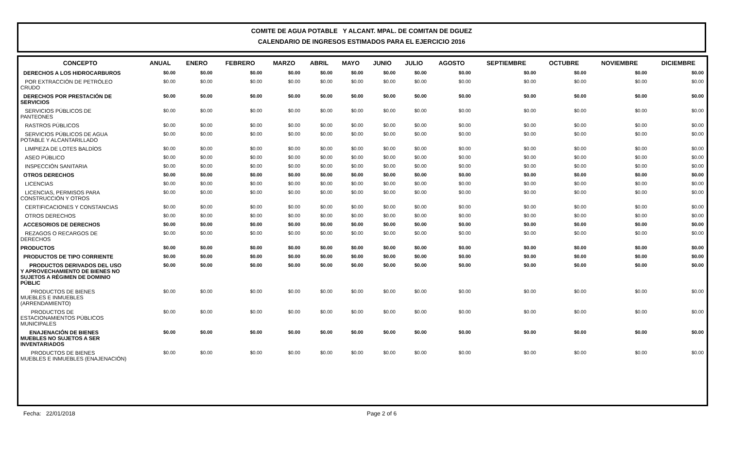COMITE DE AGUA POTABLE Y ALCANT. MPAL. DE COMITAN DE DGUEZ
CALENDARIO DE INGRESOS ESTIMADOS PARA EL EJERCICIO 2016
| CONCEPTO | ANUAL | ENERO | FEBRERO | MARZO | ABRIL | MAYO | JUNIO | JULIO | AGOSTO | SEPTIEMBRE | OCTUBRE | NOVIEMBRE | DICIEMBRE |
| --- | --- | --- | --- | --- | --- | --- | --- | --- | --- | --- | --- | --- | --- |
| DERECHOS A LOS HIDROCARBUROS | $0.00 | $0.00 | $0.00 | $0.00 | $0.00 | $0.00 | $0.00 | $0.00 | $0.00 | $0.00 | $0.00 | $0.00 | $0.00 |
| POR EXTRACCIÓN DE PETRÓLEO CRUDO | $0.00 | $0.00 | $0.00 | $0.00 | $0.00 | $0.00 | $0.00 | $0.00 | $0.00 | $0.00 | $0.00 | $0.00 | $0.00 |
| DERECHOS POR PRESTACIÓN DE SERVICIOS | $0.00 | $0.00 | $0.00 | $0.00 | $0.00 | $0.00 | $0.00 | $0.00 | $0.00 | $0.00 | $0.00 | $0.00 | $0.00 |
| SERVICIOS PÚBLICOS DE PANTEONES | $0.00 | $0.00 | $0.00 | $0.00 | $0.00 | $0.00 | $0.00 | $0.00 | $0.00 | $0.00 | $0.00 | $0.00 | $0.00 |
| RASTROS PÚBLICOS | $0.00 | $0.00 | $0.00 | $0.00 | $0.00 | $0.00 | $0.00 | $0.00 | $0.00 | $0.00 | $0.00 | $0.00 | $0.00 |
| SERVICIOS PÚBLICOS DE AGUA POTABLE Y ALCANTARILLADO | $0.00 | $0.00 | $0.00 | $0.00 | $0.00 | $0.00 | $0.00 | $0.00 | $0.00 | $0.00 | $0.00 | $0.00 | $0.00 |
| LIMPIEZA DE LOTES BALDÍOS | $0.00 | $0.00 | $0.00 | $0.00 | $0.00 | $0.00 | $0.00 | $0.00 | $0.00 | $0.00 | $0.00 | $0.00 | $0.00 |
| ASEO PÚBLICO | $0.00 | $0.00 | $0.00 | $0.00 | $0.00 | $0.00 | $0.00 | $0.00 | $0.00 | $0.00 | $0.00 | $0.00 | $0.00 |
| INSPECCIÓN SANITARIA | $0.00 | $0.00 | $0.00 | $0.00 | $0.00 | $0.00 | $0.00 | $0.00 | $0.00 | $0.00 | $0.00 | $0.00 | $0.00 |
| OTROS DERECHOS | $0.00 | $0.00 | $0.00 | $0.00 | $0.00 | $0.00 | $0.00 | $0.00 | $0.00 | $0.00 | $0.00 | $0.00 | $0.00 |
| LICENCIAS | $0.00 | $0.00 | $0.00 | $0.00 | $0.00 | $0.00 | $0.00 | $0.00 | $0.00 | $0.00 | $0.00 | $0.00 | $0.00 |
| LICENCIAS, PERMISOS PARA CONSTRUCCIÓN Y OTROS | $0.00 | $0.00 | $0.00 | $0.00 | $0.00 | $0.00 | $0.00 | $0.00 | $0.00 | $0.00 | $0.00 | $0.00 | $0.00 |
| CERTIFICACIONES Y CONSTANCIAS | $0.00 | $0.00 | $0.00 | $0.00 | $0.00 | $0.00 | $0.00 | $0.00 | $0.00 | $0.00 | $0.00 | $0.00 | $0.00 |
| OTROS DERECHOS | $0.00 | $0.00 | $0.00 | $0.00 | $0.00 | $0.00 | $0.00 | $0.00 | $0.00 | $0.00 | $0.00 | $0.00 | $0.00 |
| ACCESORIOS DE DERECHOS | $0.00 | $0.00 | $0.00 | $0.00 | $0.00 | $0.00 | $0.00 | $0.00 | $0.00 | $0.00 | $0.00 | $0.00 | $0.00 |
| REZAGOS O RECARGOS DE DERECHOS | $0.00 | $0.00 | $0.00 | $0.00 | $0.00 | $0.00 | $0.00 | $0.00 | $0.00 | $0.00 | $0.00 | $0.00 | $0.00 |
| PRODUCTOS | $0.00 | $0.00 | $0.00 | $0.00 | $0.00 | $0.00 | $0.00 | $0.00 | $0.00 | $0.00 | $0.00 | $0.00 | $0.00 |
| PRODUCTOS DE TIPO CORRIENTE | $0.00 | $0.00 | $0.00 | $0.00 | $0.00 | $0.00 | $0.00 | $0.00 | $0.00 | $0.00 | $0.00 | $0.00 | $0.00 |
| PRODUCTOS DERIVADOS DEL USO Y APROVECHAMIENTO DE BIENES NO SUJETOS A RÉGIMEN DE DOMINIO PÚBLIC | $0.00 | $0.00 | $0.00 | $0.00 | $0.00 | $0.00 | $0.00 | $0.00 | $0.00 | $0.00 | $0.00 | $0.00 | $0.00 |
| PRODUCTOS DE BIENES MUEBLES E INMUEBLES (ARRENDAMIENTO) | $0.00 | $0.00 | $0.00 | $0.00 | $0.00 | $0.00 | $0.00 | $0.00 | $0.00 | $0.00 | $0.00 | $0.00 | $0.00 |
| PRODUCTOS DE ESTACIONAMIENTOS PÚBLICOS MUNICIPALES | $0.00 | $0.00 | $0.00 | $0.00 | $0.00 | $0.00 | $0.00 | $0.00 | $0.00 | $0.00 | $0.00 | $0.00 | $0.00 |
| ENAJENACIÓN DE BIENES MUEBLES NO SUJETOS A SER INVENTARIADOS | $0.00 | $0.00 | $0.00 | $0.00 | $0.00 | $0.00 | $0.00 | $0.00 | $0.00 | $0.00 | $0.00 | $0.00 | $0.00 |
| PRODUCTOS DE BIENES MUEBLES E INMUEBLES (ENAJENACIÓN) | $0.00 | $0.00 | $0.00 | $0.00 | $0.00 | $0.00 | $0.00 | $0.00 | $0.00 | $0.00 | $0.00 | $0.00 | $0.00 |
Fecha: 22/01/2018 Page 2 of 6